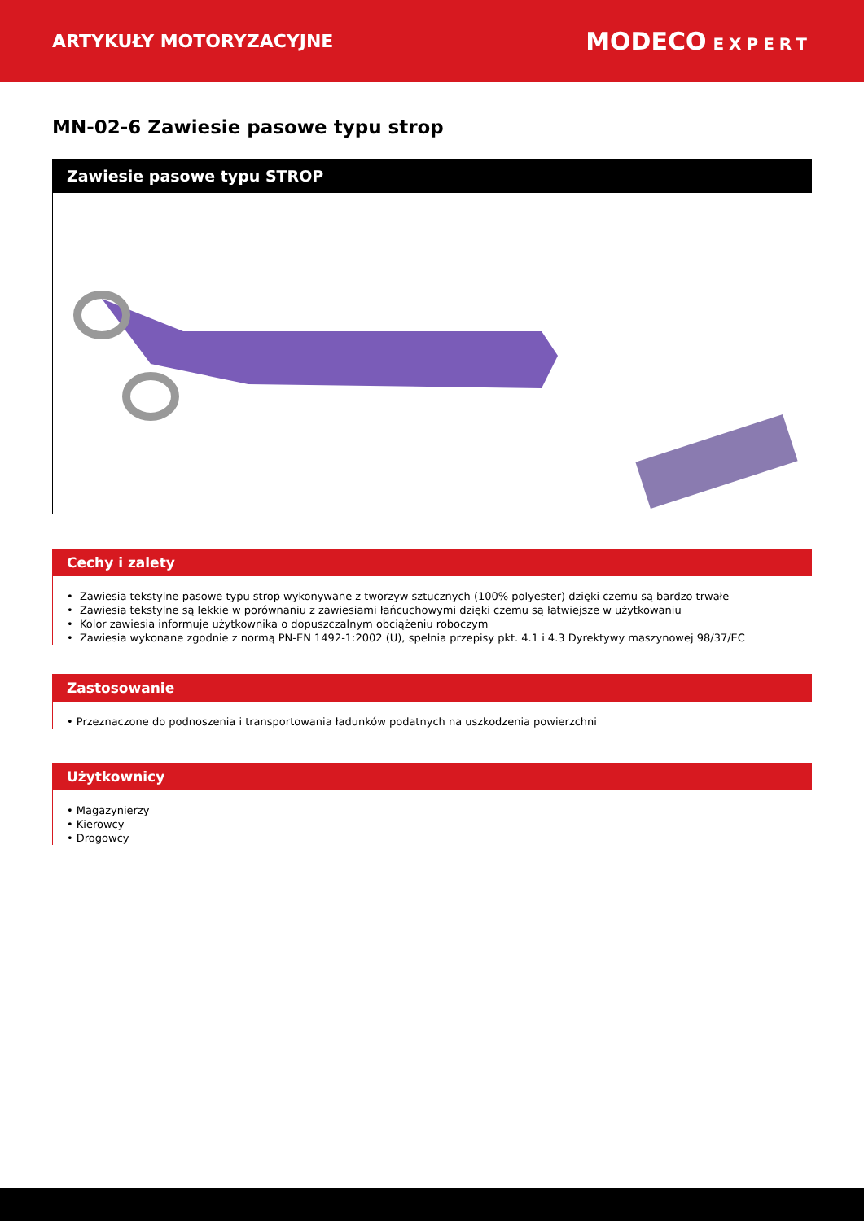ARTYKUŁY MOTORYZACYJNE
MODECO EXPERT
MN-02-6 Zawiesie pasowe typu strop
Zawiesie pasowe typu STROP
Cechy i zalety
• Zawiesia tekstylne pasowe typu strop wykonywane z tworzyw sztucznych (100% polyester) dzięki czemu są bardzo trwałe
• Zawiesia tekstylne są lekkie w porównaniu z zawiesiami łańcuchowymi dzięki czemu są łatwiejsze w użytkowaniu
• Kolor zawiesia informuje użytkownika o dopuszczalnym obciążeniu roboczym
• Zawiesia wykonane zgodnie z normą PN-EN 1492-1:2002 (U), spełnia przepisy pkt. 4.1 i 4.3 Dyrektywy maszynowej 98/37/EC
Zastosowanie
• Przeznaczone do podnoszenia i transportowania ładunków podatnych na uszkodzenia powierzchni
Użytkownicy
• Magazynierzy
• Kierowcy
• Drogowcy